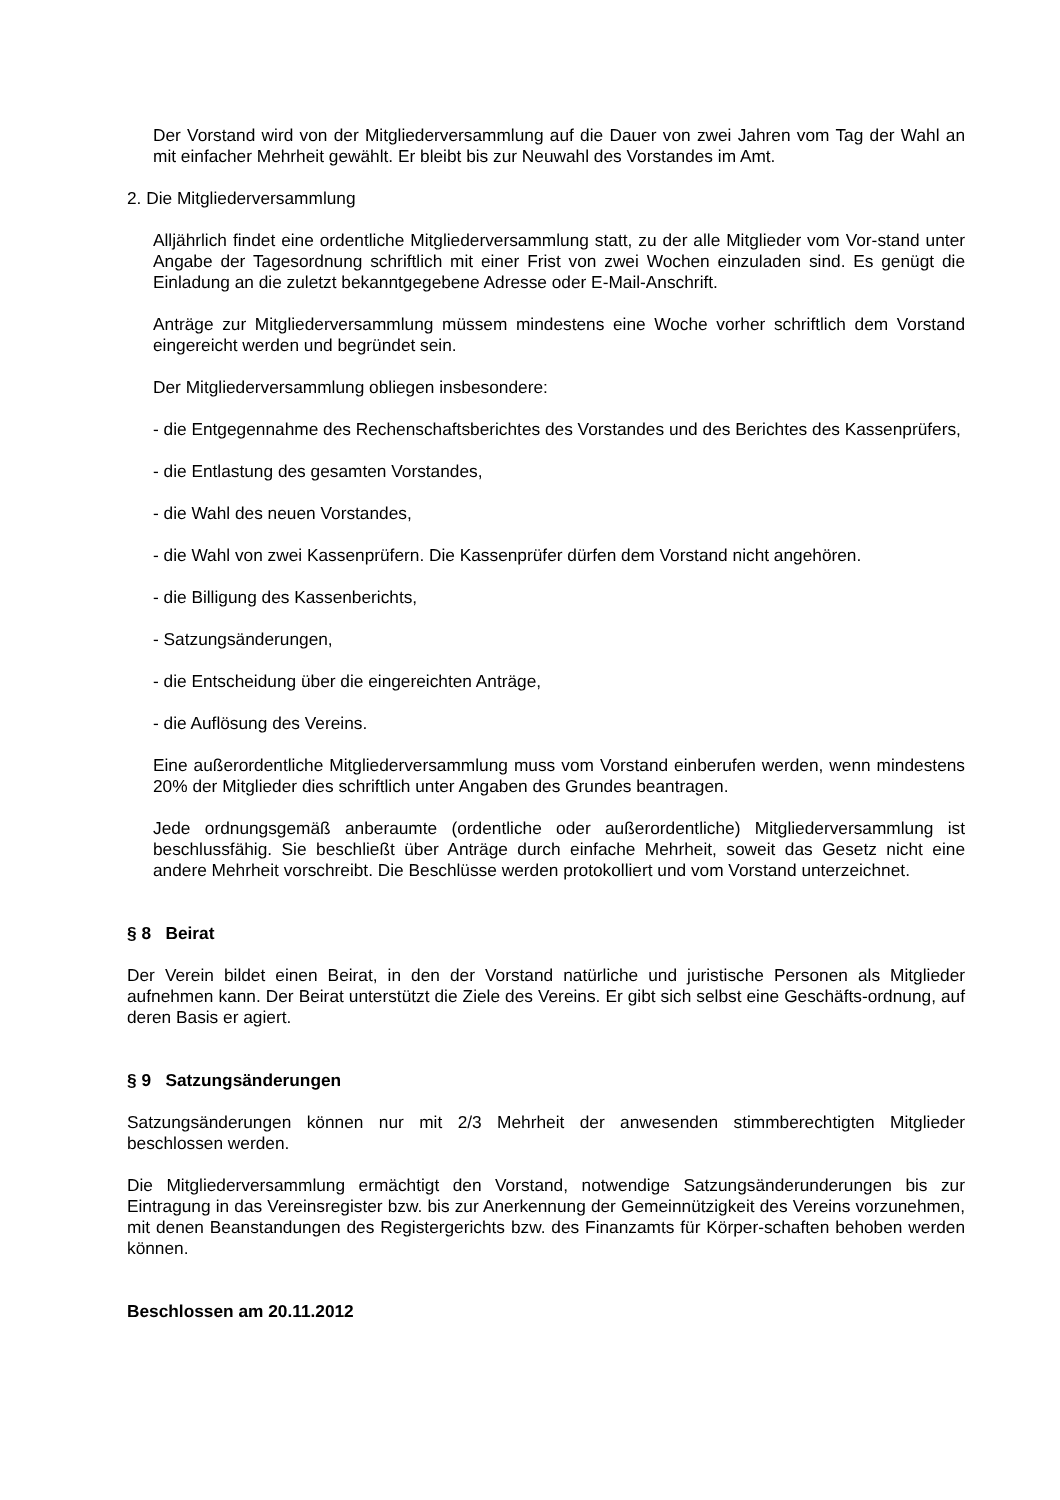Der Vorstand wird von der Mitgliederversammlung auf die Dauer von zwei Jahren vom Tag der Wahl an mit einfacher Mehrheit gewählt. Er bleibt bis zur Neuwahl des Vorstandes im Amt.
2. Die Mitgliederversammlung
Alljährlich findet eine ordentliche Mitgliederversammlung statt, zu der alle Mitglieder vom Vor-stand unter Angabe der Tagesordnung schriftlich mit einer Frist von zwei Wochen einzuladen sind. Es genügt die Einladung an die zuletzt bekanntgegebene Adresse oder E-Mail-Anschrift.
Anträge zur Mitgliederversammlung müssem mindestens eine Woche vorher schriftlich dem Vorstand eingereicht werden und begründet sein.
Der Mitgliederversammlung obliegen insbesondere:
- die Entgegennahme des Rechenschaftsberichtes des Vorstandes und des Berichtes des Kassenprüfers,
- die Entlastung des gesamten Vorstandes,
- die Wahl des neuen Vorstandes,
- die Wahl von zwei Kassenprüfern. Die Kassenprüfer dürfen dem Vorstand nicht angehören.
- die Billigung des Kassenberichts,
- Satzungsänderungen,
- die Entscheidung über die eingereichten Anträge,
- die Auflösung des Vereins.
Eine außerordentliche Mitgliederversammlung muss vom Vorstand einberufen werden, wenn mindestens 20% der Mitglieder dies schriftlich unter Angaben des Grundes beantragen.
Jede ordnungsgemäß anberaumte (ordentliche oder außerordentliche) Mitgliederversammlung ist beschlussfähig. Sie beschließt über Anträge durch einfache Mehrheit, soweit das Gesetz nicht eine andere Mehrheit vorschreibt. Die Beschlüsse werden protokolliert und vom Vorstand unterzeichnet.
§ 8 Beirat
Der Verein bildet einen Beirat, in den der Vorstand natürliche und juristische Personen als Mitglieder aufnehmen kann. Der Beirat unterstützt die Ziele des Vereins. Er gibt sich selbst eine Geschäfts-ordnung, auf deren Basis er agiert.
§ 9 Satzungsänderungen
Satzungsänderungen können nur mit 2/3 Mehrheit der anwesenden stimmberechtigten Mitglieder beschlossen werden.
Die Mitgliederversammlung ermächtigt den Vorstand, notwendige Satzungsänderunderungen bis zur Eintragung in das Vereinsregister bzw. bis zur Anerkennung der Gemeinnützigkeit des Vereins vorzunehmen, mit denen Beanstandungen des Registergerichts bzw. des Finanzamts für Körper-schaften behoben werden können.
Beschlossen am 20.11.2012